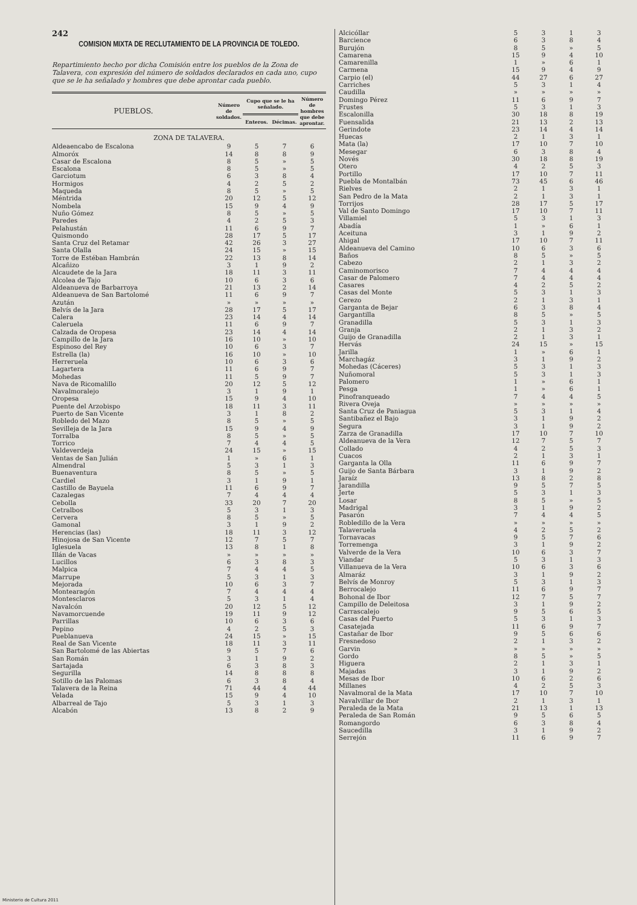242
COMISION MIXTA DE RECLUTAMIENTO DE LA PROVINCIA DE TOLEDO.
Repartimiento hecho por dicha Comisión entre los pueblos de la Zona de Talavera, con expresión del número de soldados declarados en cada uno, cupo que se le ha señalado y hombres que debe aprontar cada pueblo.
| PUEBLOS. | Número de soldados. | Cupo que se le ha señalado. | | Número de hombres que debe aprontar. |
| --- | --- | --- | --- | --- |
| | | Enteros. | Décimas. | |
| ZONA DE TALAVERA. | | | | |
| Aldeaencabo de Escalona | 9 | 5 | 7 | 6 |
| Almoróx | 14 | 8 | 8 | 9 |
| Casar de Escalona | 8 | 5 | » | 5 |
| Escalona | 8 | 5 | » | 5 |
| Garciotum | 6 | 3 | 8 | 4 |
| Hormigos | 4 | 2 | 5 | 2 |
| Maqueda | 8 | 5 | » | 5 |
| Méntrida | 20 | 12 | 5 | 12 |
| Nombela | 15 | 9 | 4 | 9 |
| Nuño Gómez | 8 | 5 | » | 5 |
| Paredes | 4 | 2 | 5 | 3 |
| Pelahustán | 11 | 6 | 9 | 7 |
| Quismondo | 28 | 17 | 5 | 17 |
| Santa Cruz del Retamar | 42 | 26 | 3 | 27 |
| Santa Olalla | 24 | 15 | » | 15 |
| Torre de Estéban Hambrán | 22 | 13 | 8 | 14 |
| Alcañizo | 3 | 1 | 9 | 2 |
| Alcaudete de la Jara | 18 | 11 | 3 | 11 |
| Alcolea de Tajo | 10 | 6 | 3 | 6 |
| Aldeanueva de Barbarroya | 21 | 13 | 2 | 14 |
| Aldeanueva de San Bartolomé | 11 | 6 | 9 | 7 |
| Azután | » | » | » | » |
| Belvís de la Jara | 28 | 17 | 5 | 17 |
| Calera | 23 | 14 | 4 | 14 |
| Caleruela | 11 | 6 | 9 | 7 |
| Calzada de Oropesa | 23 | 14 | 4 | 14 |
| Campillo de la Jara | 16 | 10 | » | 10 |
| Espinoso del Rey | 10 | 6 | 3 | 7 |
| Estrella (la) | 16 | 10 | » | 10 |
| Herreruela | 10 | 6 | 3 | 6 |
| Lagartera | 11 | 6 | 9 | 7 |
| Mohedas | 11 | 5 | 9 | 7 |
| Nava de Ricomalillo | 20 | 12 | 5 | 12 |
| Navalmoralejo | 3 | 1 | 9 | 1 |
| Oropesa | 15 | 9 | 4 | 10 |
| Puente del Arzobispo | 18 | 11 | 3 | 11 |
| Puerto de San Vicente | 3 | 1 | 8 | 2 |
| Robledo del Mazo | 8 | 5 | » | 5 |
| Sevilleja de la Jara | 15 | 9 | 4 | 9 |
| Torralba | 8 | 5 | » | 5 |
| Torrico | 7 | 4 | 4 | 5 |
| Valdeverdeja | 24 | 15 | » | 15 |
| Ventas de San Julián | 1 | » | 6 | 1 |
| Almendral | 5 | 3 | 1 | 3 |
| Buenaventura | 8 | 5 | » | 5 |
| Cardiel | 3 | 1 | 9 | 1 |
| Castillo de Bayuela | 11 | 6 | 9 | 7 |
| Cazalegas | 7 | 4 | 4 | 4 |
| Cebolla | 33 | 20 | 7 | 20 |
| Cetralbos | 5 | 3 | 1 | 3 |
| Cervera | 8 | 5 | » | 5 |
| Gamonal | 3 | 1 | 9 | 2 |
| Herencias (las) | 18 | 11 | 3 | 12 |
| Hinojosa de San Vicente | 12 | 7 | 5 | 7 |
| Iglesuela | 13 | 8 | 1 | 8 |
| Illán de Vacas | » | » | » | » |
| Lucillos | 6 | 3 | 8 | 3 |
| Malpica | 7 | 4 | 4 | 5 |
| Marrupe | 5 | 3 | 1 | 3 |
| Mejorada | 10 | 6 | 3 | 7 |
| Montearagón | 7 | 4 | 4 | 4 |
| Montesclaros | 5 | 3 | 1 | 4 |
| Navalcón | 20 | 12 | 5 | 12 |
| Navamorcuende | 19 | 11 | 9 | 12 |
| Parrillas | 10 | 6 | 3 | 6 |
| Pepino | 4 | 2 | 5 | 3 |
| Pueblanueva | 24 | 15 | » | 15 |
| Real de San Vicente | 18 | 11 | 3 | 11 |
| San Bartolomé de las Abiertas | 9 | 5 | 7 | 6 |
| San Román | 3 | 1 | 9 | 2 |
| Sartajada | 6 | 3 | 8 | 3 |
| Segurilla | 14 | 8 | 8 | 8 |
| Sotillo de las Palomas | 6 | 3 | 8 | 4 |
| Talavera de la Reina | 71 | 44 | 4 | 44 |
| Velada | 15 | 9 | 4 | 10 |
| Albarreal de Tajo | 5 | 3 | 1 | 3 |
| Alcabón | 13 | 8 | 2 | 9 |
| Alcicóllar | 5 | 3 | 1 | 3 |
| Barcience | 6 | 3 | 8 | 4 |
| Burujón | 8 | 5 | » | 5 |
| Camarena | 15 | 9 | 4 | 10 |
| Camarenilla | 1 | » | 6 | 1 |
| Carmena | 15 | 9 | 4 | 9 |
| Carpio (el) | 44 | 27 | 6 | 27 |
| Carriches | 5 | 3 | 1 | 4 |
| Caudilla | » | » | » | » |
| Domingo Pérez | 11 | 6 | 9 | 7 |
| Frustes | 5 | 3 | 1 | 3 |
| Escalonilla | 30 | 18 | 8 | 19 |
| Fuensalida | 21 | 13 | 2 | 13 |
| Gerindote | 23 | 14 | 4 | 14 |
| Huecas | 2 | 1 | 3 | 1 |
| Mata (la) | 17 | 10 | 7 | 10 |
| Mesegar | 6 | 3 | 8 | 4 |
| Novés | 30 | 18 | 8 | 19 |
| Otero | 4 | 2 | 5 | 3 |
| Portillo | 17 | 10 | 7 | 11 |
| Puebla de Montalbán | 73 | 45 | 6 | 46 |
| Rielves | 2 | 1 | 3 | 1 |
| San Pedro de la Mata | 2 | 1 | 3 | 1 |
| Torrijos | 28 | 17 | 5 | 17 |
| Val de Santo Domingo | 17 | 10 | 7 | 11 |
| Villamiel | 5 | 3 | 1 | 3 |
| Abadía | 1 | » | 6 | 1 |
| Aceituna | 3 | 1 | 9 | 2 |
| Ahigal | 17 | 10 | 7 | 11 |
| Aldeanueva del Camino | 10 | 6 | 3 | 6 |
| Baños | 8 | 5 | » | 5 |
| Cabezo | 2 | 1 | 3 | 2 |
| Caminomorisco | 7 | 4 | 4 | 4 |
| Casar de Palomero | 7 | 4 | 4 | 4 |
| Casares | 4 | 2 | 5 | 2 |
| Casas del Monte | 5 | 3 | 1 | 3 |
| Cerezo | 2 | 1 | 3 | 1 |
| Garganta de Bejar | 6 | 3 | 8 | 4 |
| Gargantilla | 8 | 5 | » | 5 |
| Granadilla | 5 | 3 | 1 | 3 |
| Granja | 2 | 1 | 3 | 2 |
| Guijo de Granadilla | 2 | 1 | 3 | 1 |
| Hervás | 24 | 15 | » | 15 |
| Jarilla | 1 | » | 6 | 1 |
| Marchagáz | 3 | 1 | 9 | 2 |
| Mohedas (Cáceres) | 5 | 3 | 1 | 3 |
| Nuñomoral | 5 | 3 | 1 | 3 |
| Palomero | 1 | » | 6 | 1 |
| Pesga | 1 | » | 6 | 1 |
| Pinofranqueado | 7 | 4 | 4 | 5 |
| Rivera Oveja | » | » | » | » |
| Santa Cruz de Paniagua | 5 | 3 | 1 | 4 |
| Santibañez el Bajo | 3 | 1 | 9 | 2 |
| Segura | 3 | 1 | 9 | 2 |
| Zarza de Granadilla | 17 | 10 | 7 | 10 |
| Aldeanueva de la Vera | 12 | 7 | 5 | 7 |
| Collado | 4 | 2 | 5 | 3 |
| Cuacos | 2 | 1 | 3 | 1 |
| Garganta la Olla | 11 | 6 | 9 | 7 |
| Guijo de Santa Bárbara | 3 | 1 | 9 | 2 |
| Jaraíz | 13 | 8 | 2 | 8 |
| Jarandilla | 9 | 5 | 7 | 5 |
| Jerte | 5 | 3 | 1 | 3 |
| Losar | 8 | 5 | » | 5 |
| Madrigal | 3 | 1 | 9 | 2 |
| Pasarón | 7 | 4 | 4 | 5 |
| Robledillo de la Vera | » | » | » | » |
| Talaveruela | 4 | 2 | 5 | 2 |
| Tornavacas | 9 | 5 | 7 | 6 |
| Torremenga | 3 | 1 | 9 | 2 |
| Valverde de la Vera | 10 | 6 | 3 | 7 |
| Viandar | 5 | 3 | 1 | 3 |
| Villanueva de la Vera | 10 | 6 | 3 | 6 |
| Almaráz | 3 | 1 | 9 | 2 |
| Belvís de Monroy | 5 | 3 | 1 | 3 |
| Berrocalejo | 11 | 6 | 9 | 7 |
| Bohonal de Ibor | 12 | 7 | 5 | 7 |
| Campillo de Deleitosa | 3 | 1 | 9 | 2 |
| Carrascalejo | 9 | 5 | 6 | 5 |
| Casas del Puerto | 5 | 3 | 1 | 3 |
| Casatejada | 11 | 6 | 9 | 7 |
| Castañar de Ibor | 9 | 5 | 6 | 6 |
| Fresnedoso | 2 | 1 | 3 | 2 |
| Garvin | » | » | » | » |
| Gordo | 8 | 5 | » | 5 |
| Higuera | 2 | 1 | 3 | 1 |
| Majadas | 3 | 1 | 9 | 2 |
| Mesas de Ibor | 10 | 6 | 2 | 6 |
| Millanes | 4 | 2 | 5 | 3 |
| Navalmoral de la Mata | 17 | 10 | 7 | 10 |
| Navalvillar de Ibor | 2 | 1 | 3 | 1 |
| Peraleda de la Mata | 21 | 13 | 1 | 13 |
| Peraleda de San Román | 9 | 5 | 6 | 5 |
| Romangordo | 6 | 3 | 8 | 4 |
| Saucedilla | 3 | 1 | 9 | 2 |
| Serrejón | 11 | 6 | 9 | 7 |
Ministerio de Cultura 2011